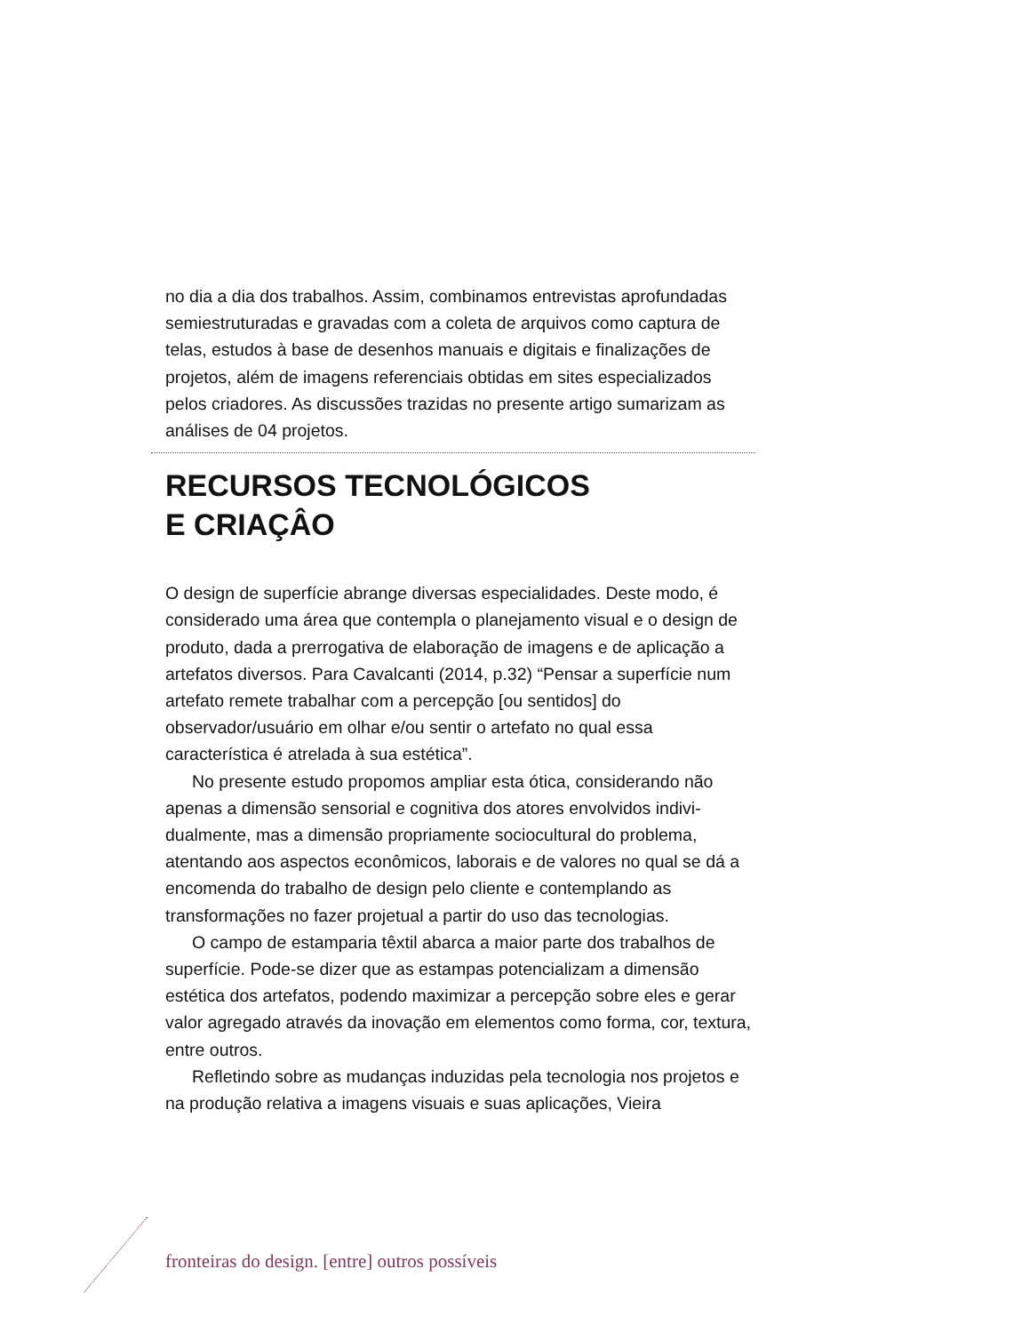no dia a dia dos trabalhos. Assim, combinamos entrevistas aprofun­dadas semiestruturadas e gravadas com a coleta de arquivos como captura de telas, estudos à base de desenhos manuais e digitais e fi­nalizações de projetos, além de imagens referenciais obtidas em sites especializados pelos criadores. As discussões trazidas no presente artigo sumarizam as análises de 04 projetos.
RECURSOS TECNOLÓGICOS
E CRIAÇÂO
O design de superfície abrange diversas especialidades. Deste modo, é considerado uma área que contempla o planejamento visual e o design de produto, dada a prerrogativa de elaboração de imagens e de aplicação a artefatos diversos. Para Cavalcanti (2014, p.32) “Pensar a superfície num artefato remete trabalhar com a percepção [ou sentidos] do observador/usuário em olhar e/ou sentir o artefato no qual essa característica é atrelada à sua estética”.
No presente estudo propomos ampliar esta ótica, considerando não apenas a dimensão sensorial e cognitiva dos atores envolvidos indivi­dualmente, mas a dimensão propriamente sociocultural do problema, atentando aos aspectos econômicos, laborais e de valores no qual se dá a encomenda do trabalho de design pelo cliente e contemplando as transformações no fazer projetual a partir do uso das tecnologias.
O campo de estamparia têxtil abarca a maior parte dos trabalhos de superfície. Pode-se dizer que as estampas potencializam a dimen­são estética dos artefatos, podendo maximizar a percepção sobre eles e gerar valor agregado através da inovação em elementos como forma, cor, textura, entre outros.
Refletindo sobre as mudanças induzidas pela tecnologia nos proje­tos e na produção relativa a imagens visuais e suas aplicações, Vieira
fronteiras do design. [entre] outros possíveis